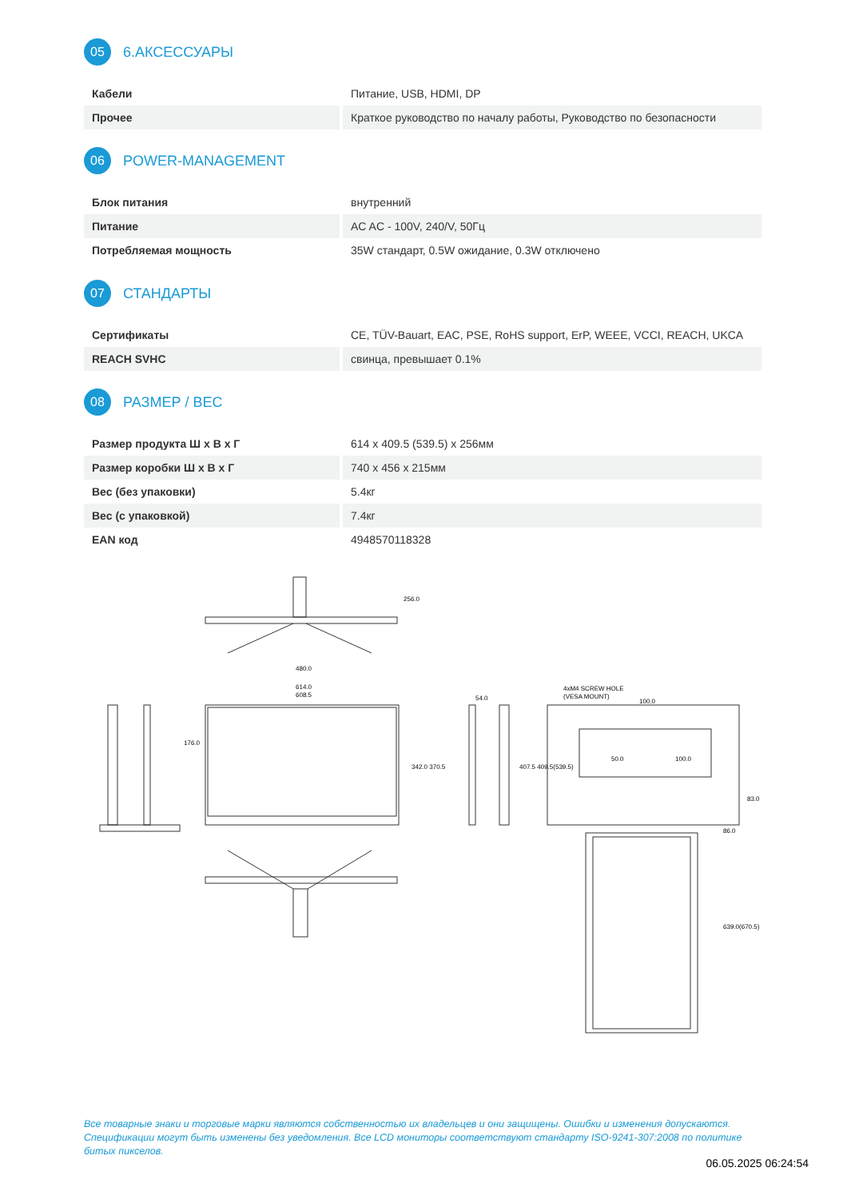05 6.АКСЕССУАРЫ
| Кабели | Питание, USB, HDMI, DP |
| Прочее | Краткое руководство по началу работы, Руководство по безопасности |
06 POWER-MANAGEMENT
| Блок питания | внутренний |
| Питание | AC AC - 100V, 240/V, 50Гц |
| Потребляемая мощность | 35W стандарт, 0.5W ожидание, 0.3W отключено |
07 СТАНДАРТЫ
| Сертификаты | CE, TÜV-Bauart, EAC, PSE, RoHS support, ErP, WEEE, VCCI, REACH, UKCA |
| REACH SVHC | свинца, превышает 0.1% |
08 РАЗМЕР / ВЕС
| Размер продукта Ш x В x Г | 614 x 409.5 (539.5) x 256мм |
| Размер коробки Ш x В x Г | 740 x 456 x 215мм |
| Вес (без упаковки) | 5.4кг |
| Вес (с упаковкой) | 7.4кг |
| EAN код | 4948570118328 |
480.0
614.0
608.5
256.0
342.0 370.5
54.0
4xM4 SCREW HOLE
(VESA MOUNT)
100.0
50.0
100.0
407.5 409.5(539.5)
83.0
86.0
639.0(670.5)
176.0
Все товарные знаки и торговые марки являются собственностью их владельцев и они защищены. Ошибки и изменения допускаются. Спецификации могут быть изменены без уведомления. Все LCD мониторы соответствуют стандарту ISO-9241-307:2008 по политике битых пикселов.
06.05.2025 06:24:54